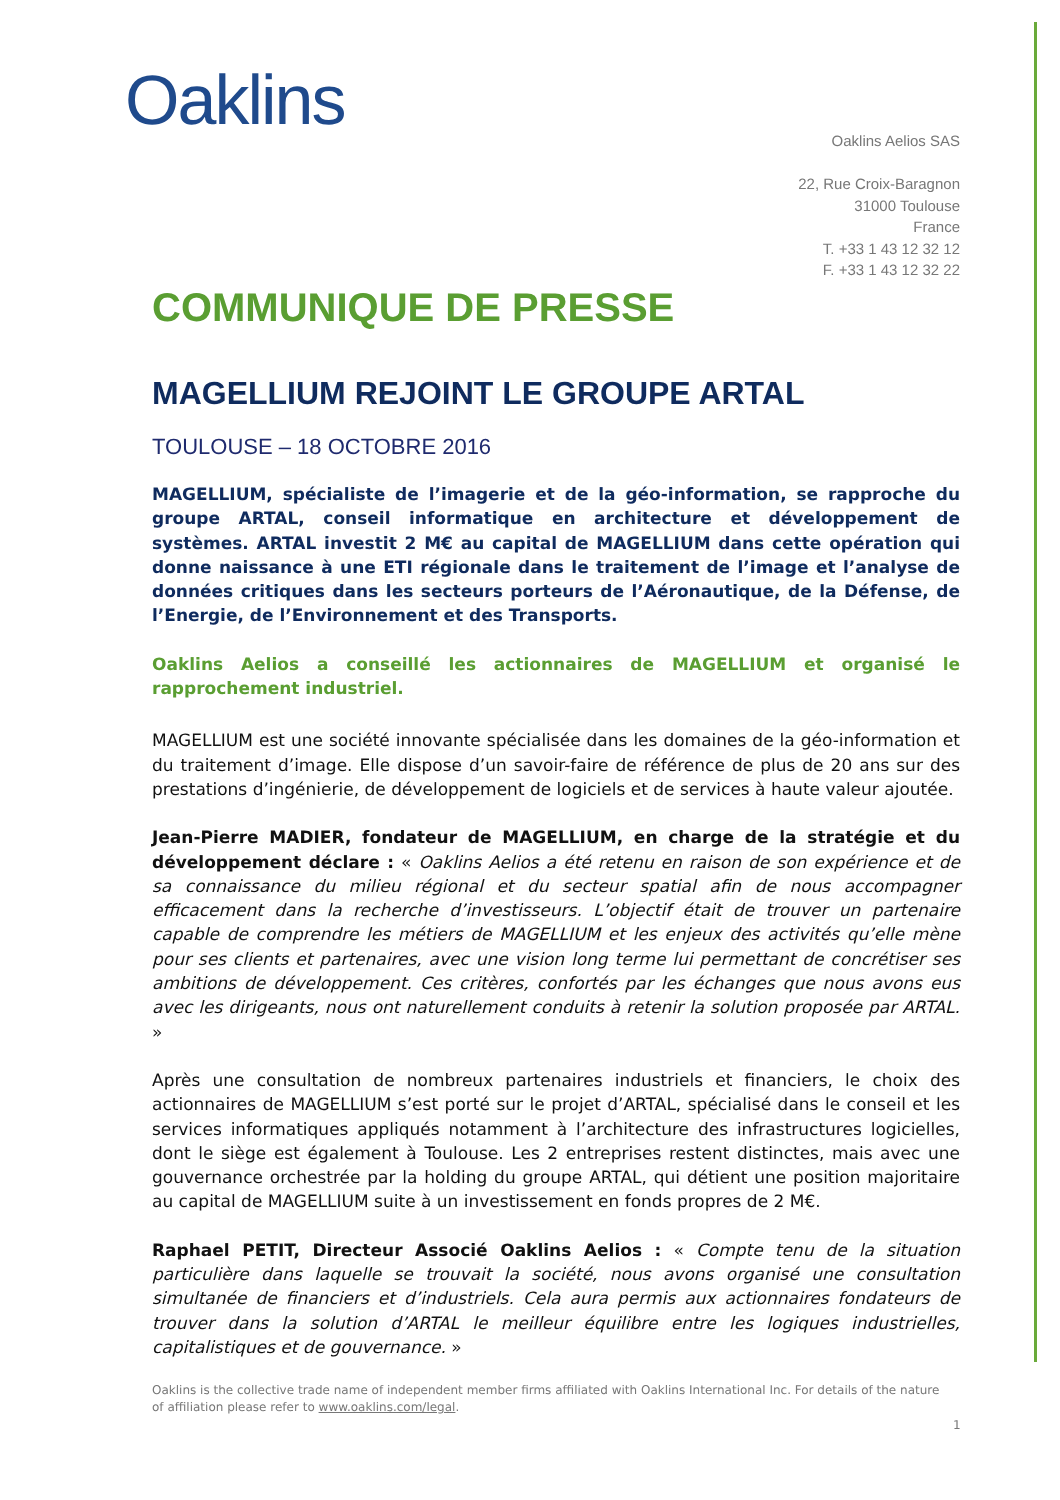Oaklins
Oaklins Aelios SAS
22, Rue Croix-Baragnon
31000 Toulouse
France
T. +33 1 43 12 32 12
F. +33 1 43 12 32 22
COMMUNIQUE DE PRESSE
MAGELLIUM REJOINT LE GROUPE ARTAL
TOULOUSE – 18 OCTOBRE 2016
MAGELLIUM, spécialiste de l’imagerie et de la géo-information, se rapproche du groupe ARTAL, conseil informatique en architecture et développement de systèmes. ARTAL investit 2 M€ au capital de MAGELLIUM dans cette opération qui donne naissance à une ETI régionale dans le traitement de l’image et l’analyse de données critiques dans les secteurs porteurs de l’Aéronautique, de la Défense, de l’Energie, de l’Environnement et des Transports.
Oaklins Aelios a conseillé les actionnaires de MAGELLIUM et organisé le rapprochement industriel.
MAGELLIUM est une société innovante spécialisée dans les domaines de la géo-information et du traitement d’image. Elle dispose d’un savoir-faire de référence de plus de 20 ans sur des prestations d’ingénierie, de développement de logiciels et de services à haute valeur ajoutée.
Jean-Pierre MADIER, fondateur de MAGELLIUM, en charge de la stratégie et du développement déclare : « Oaklins Aelios a été retenu en raison de son expérience et de sa connaissance du milieu régional et du secteur spatial afin de nous accompagner efficacement dans la recherche d’investisseurs. L’objectif était de trouver un partenaire capable de comprendre les métiers de MAGELLIUM et les enjeux des activités qu’elle mène pour ses clients et partenaires, avec une vision long terme lui permettant de concrétiser ses ambitions de développement. Ces critères, confortés par les échanges que nous avons eus avec les dirigeants, nous ont naturellement conduits à retenir la solution proposée par ARTAL. »
Après une consultation de nombreux partenaires industriels et financiers, le choix des actionnaires de MAGELLIUM s’est porté sur le projet d’ARTAL, spécialisé dans le conseil et les services informatiques appliqués notamment à l’architecture des infrastructures logicielles, dont le siège est également à Toulouse. Les 2 entreprises restent distinctes, mais avec une gouvernance orchestrée par la holding du groupe ARTAL, qui détient une position majoritaire au capital de MAGELLIUM suite à un investissement en fonds propres de 2 M€.
Raphael PETIT, Directeur Associé Oaklins Aelios : « Compte tenu de la situation particulière dans laquelle se trouvait la société, nous avons organisé une consultation simultanée de financiers et d’industriels. Cela aura permis aux actionnaires fondateurs de trouver dans la solution d’ARTAL le meilleur équilibre entre les logiques industrielles, capitalistiques et de gouvernance. »
Oaklins is the collective trade name of independent member firms affiliated with Oaklins International Inc. For details of the nature of affiliation please refer to www.oaklins.com/legal.
1